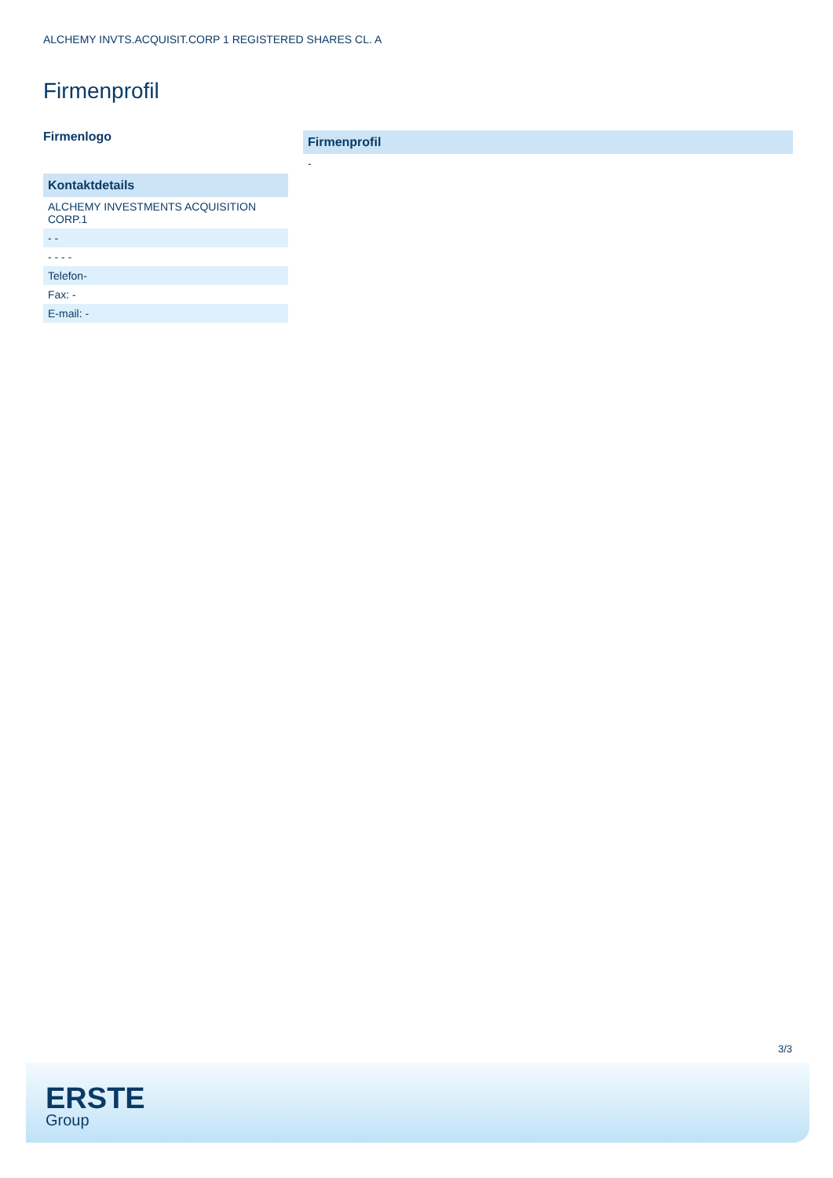ALCHEMY INVTS.ACQUISIT.CORP 1 REGISTERED SHARES CL. A
Firmenprofil
Firmenlogo
| Kontaktdetails |
| --- |
| ALCHEMY INVESTMENTS ACQUISITION CORP.1 |
| - - |
| - - - - |
| Telefon- |
| Fax: - |
| E-mail: - |
| Firmenprofil |
| --- |
| - |
3/3
ERSTE
Group